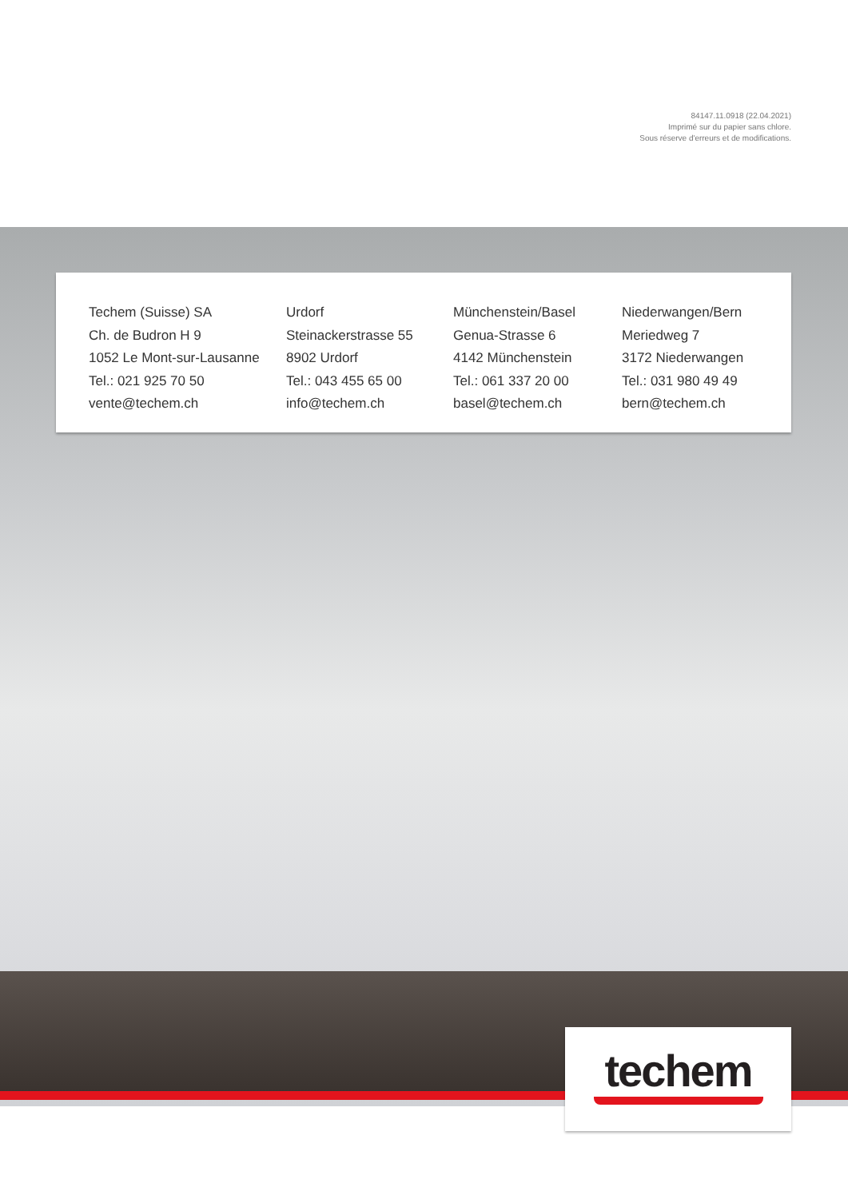84147.11.0918 (22.04.2021)
Imprimé sur du papier sans chlore.
Sous réserve d'erreurs et de modifications.
Techem (Suisse) SA
Ch. de Budron H 9
1052 Le Mont-sur-Lausanne
Tel.: 021 925 70 50
vente@techem.ch
Urdorf
Steinackerstrasse 55
8902 Urdorf
Tel.: 043 455 65 00
info@techem.ch
Münchenstein/Basel
Genua-Strasse 6
4142 Münchenstein
Tel.: 061 337 20 00
basel@techem.ch
Niederwangen/Bern
Meriedweg 7
3172 Niederwangen
Tel.: 031 980 49 49
bern@techem.ch
techem